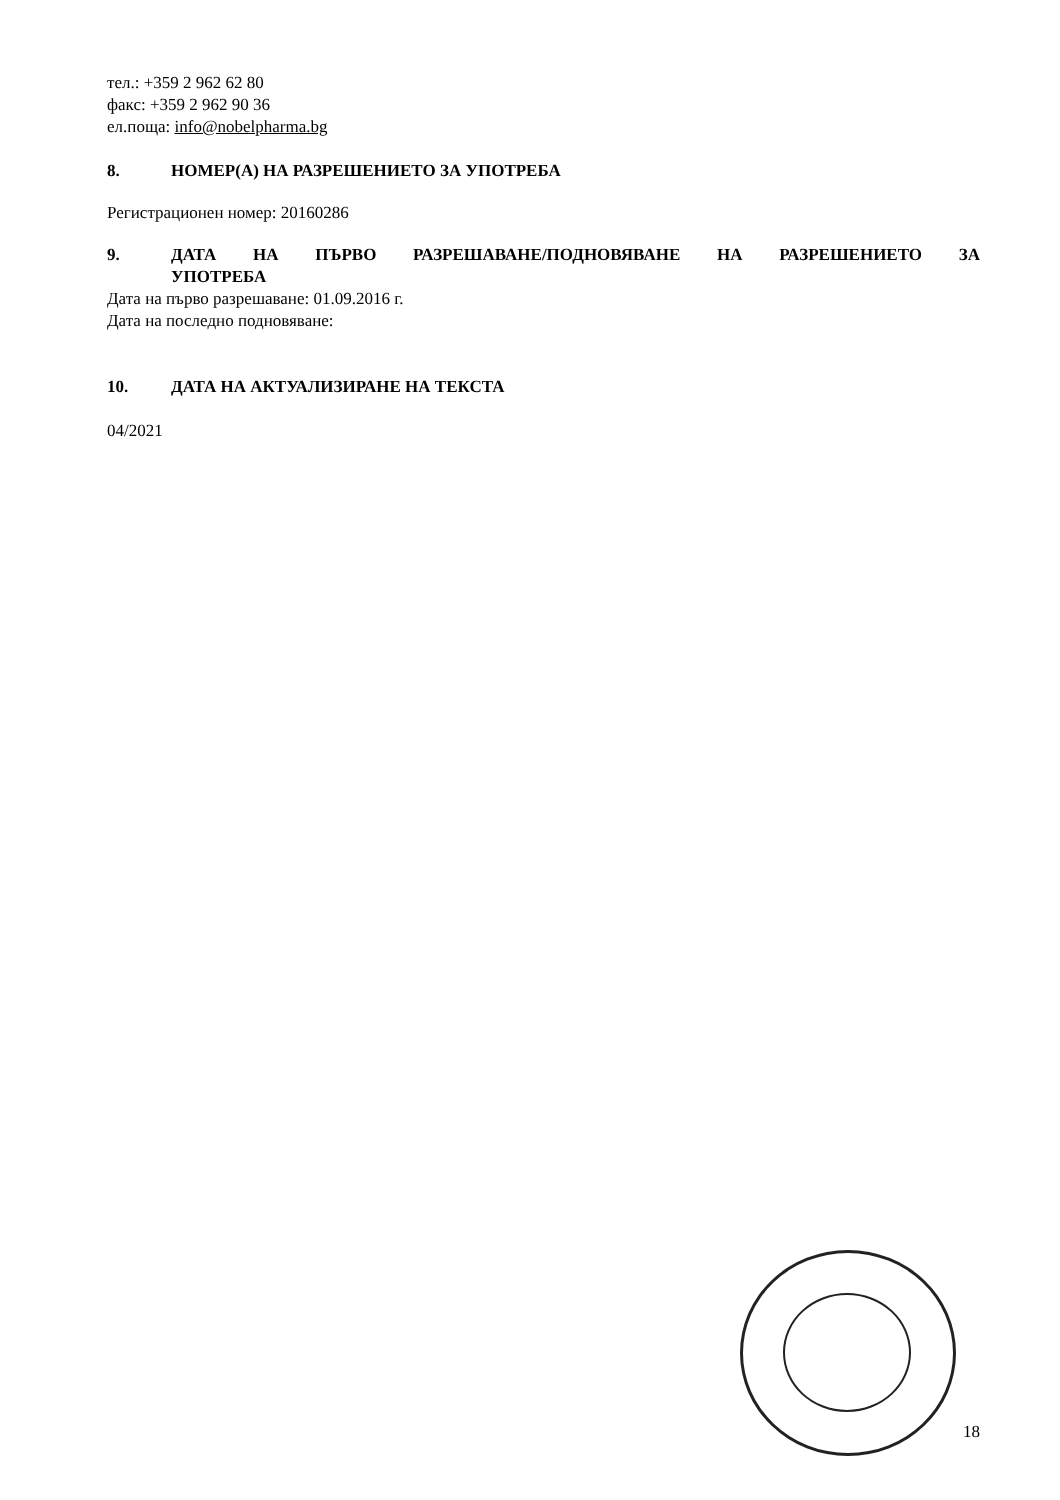тел.: +359 2 962 62 80
факс: +359 2 962 90 36
ел.поща: info@nobelpharma.bg
8. НОМЕР(А) НА РАЗРЕШЕНИЕТО ЗА УПОТРЕБА
Регистрационен номер: 20160286
9. ДАТА НА ПЪРВО РАЗРЕШАВАНЕ/ПОДНОВЯВАНЕ НА РАЗРЕШЕНИЕТО ЗА УПОТРЕБА
Дата на първо разрешаване: 01.09.2016 г.
Дата на последно подновяване:
10. ДАТА НА АКТУАЛИЗИРАНЕ НА ТЕКСТА
04/2021
18